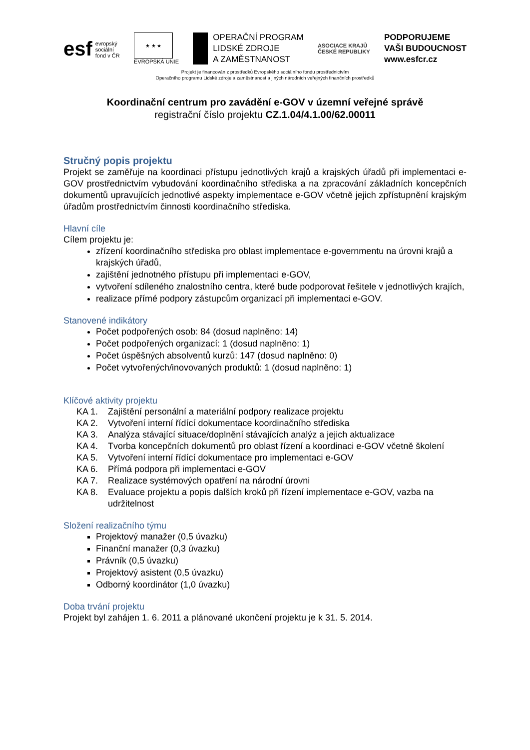esf
evropský
sociální
fond v ČR
★ ★ ★
EVROPSKÁ UNIE
OPERAČNÍ PROGRAM
LIDSKÉ ZDROJE
A ZAMĚSTNANOST
ASOCIACE KRAJŮ
ČESKÉ REPUBLIKY
PODPORUJEME
VAŠI BUDOUCNOST
www.esfcr.cz
Projekt je financován z prostředků Evropského sociálního fondu prostřednictvím
Operačního programu Lidské zdroje a zaměstnanost a jiných národních veřejných finančních prostředků
Koordinační centrum pro zavádění e-GOV v územní veřejné správě
registrační číslo projektu CZ.1.04/4.1.00/62.00011
Stručný popis projektu
Projekt se zaměřuje na koordinaci přístupu jednotlivých krajů a krajských úřadů při implementaci e-GOV prostřednictvím vybudování koordinačního střediska a na zpracování základních koncepčních dokumentů upravujících jednotlivé aspekty implementace e-GOV včetně jejich zpřístupnění krajským úřadům prostřednictvím činnosti koordinačního střediska.
Hlavní cíle
Cílem projektu je:
zřízení koordinačního střediska pro oblast implementace e-governmentu na úrovni krajů a krajských úřadů,
zajištění jednotného přístupu při implementaci e-GOV,
vytvoření sdíleného znalostního centra, které bude podporovat řešitele v jednotlivých krajích,
realizace přímé podpory zástupcům organizací při implementaci e-GOV.
Stanovené indikátory
Počet podpořených osob: 84 (dosud naplněno: 14)
Počet podpořených organizací: 1 (dosud naplněno: 1)
Počet úspěšných absolventů kurzů: 147 (dosud naplněno: 0)
Počet vytvořených/inovovaných produktů: 1 (dosud naplněno: 1)
Klíčové aktivity projektu
KA 1. Zajištění personální a materiální podpory realizace projektu
KA 2. Vytvoření interní řídící dokumentace koordinačního střediska
KA 3. Analýza stávající situace/doplnění stávajících analýz a jejich aktualizace
KA 4. Tvorba koncepčních dokumentů pro oblast řízení a koordinaci e-GOV včetně školení
KA 5. Vytvoření interní řídící dokumentace pro implementaci e-GOV
KA 6. Přímá podpora při implementaci e-GOV
KA 7. Realizace systémových opatření na národní úrovni
KA 8. Evaluace projektu a popis dalších kroků při řízení implementace e-GOV, vazba na udržitelnost
Složení realizačního týmu
Projektový manažer (0,5 úvazku)
Finanční manažer (0,3 úvazku)
Právník (0,5 úvazku)
Projektový asistent (0,5 úvazku)
Odborný koordinátor (1,0 úvazku)
Doba trvání projektu
Projekt byl zahájen 1. 6. 2011 a plánované ukončení projektu je k 31. 5. 2014.